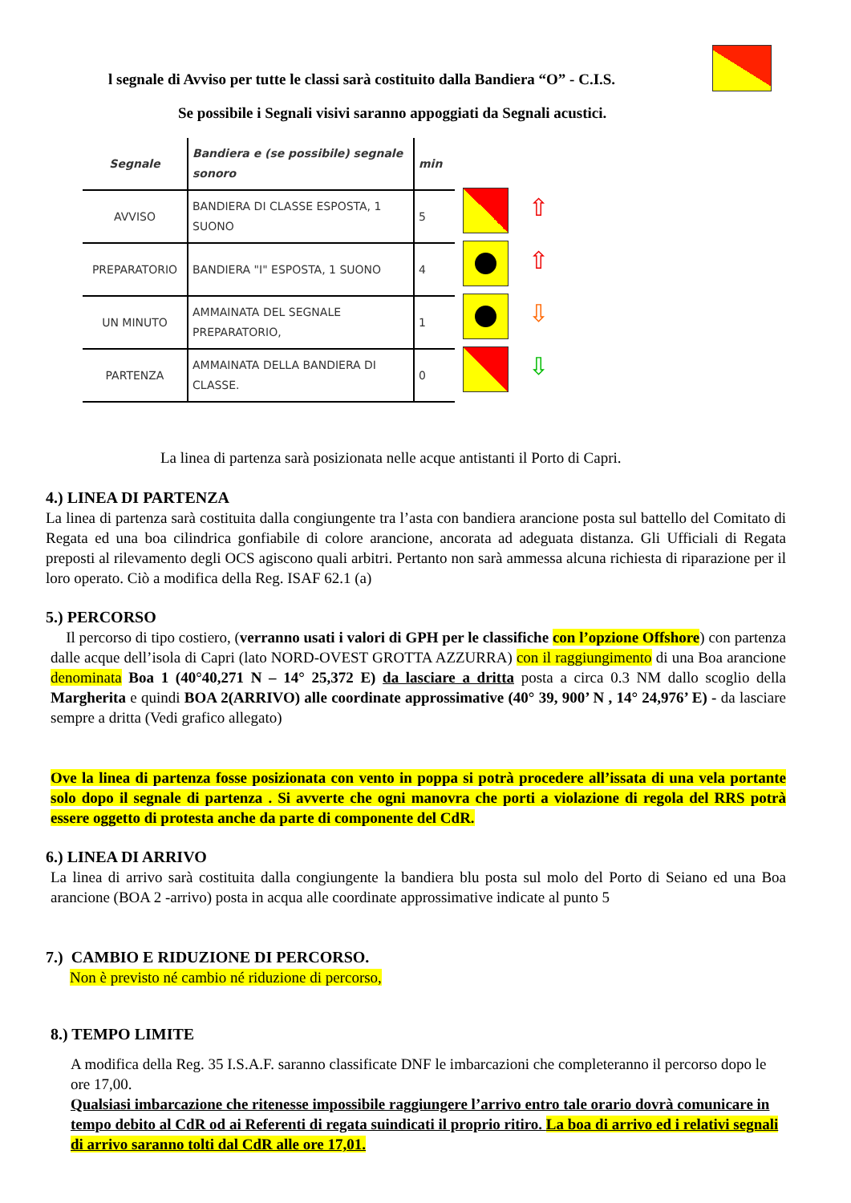l segnale di Avviso per tutte le classi sarà costituito dalla Bandiera “O” - C.I.S.
Se possibile i Segnali visivi saranno appoggiati da Segnali acustici.
| Segnale | Bandiera e (se possibile) segnale sonoro | min |
| --- | --- | --- |
| AVVISO | BANDIERA DI CLASSE ESPOSTA, 1 SUONO | 5 |
| PREPARATORIO | BANDIERA "I" ESPOSTA, 1 SUONO | 4 |
| UN MINUTO | AMMAINATA DEL SEGNALE PREPARATORIO, | 1 |
| PARTENZA | AMMAINATA DELLA BANDIERA DI CLASSE. | 0 |
⇧
⇧
⇩
⇩
La linea di partenza sarà posizionata nelle acque antistanti il Porto di Capri.
4.) LINEA DI PARTENZA
La linea di partenza sarà costituita dalla congiungente tra l’asta con bandiera arancione posta sul battello del Comitato di Regata ed una boa cilindrica gonfiabile di colore arancione, ancorata ad adeguata distanza. Gli Ufficiali di Regata preposti al rilevamento degli OCS agiscono quali arbitri. Pertanto non sarà ammessa alcuna richiesta di riparazione per il loro operato. Ciò a modifica della Reg. ISAF 62.1 (a)
5.) PERCORSO
Il percorso di tipo costiero, (verranno usati i valori di GPH per le classifiche con l’opzione Offshore) con partenza dalle acque dell’isola di Capri (lato NORD-OVEST GROTTA AZZURRA) con il raggiungimento di una Boa arancione denominata Boa 1 (40°40,271 N – 14° 25,372 E) da lasciare a dritta posta a circa 0.3 NM dallo scoglio della Margherita e quindi BOA 2(ARRIVO) alle coordinate approssimative (40° 39, 900’ N , 14° 24,976’ E) - da lasciare sempre a dritta (Vedi grafico allegato)
Ove la linea di partenza fosse posizionata con vento in poppa si potrà procedere all’issata di una vela portante solo dopo il segnale di partenza . Si avverte che ogni manovra che porti a violazione di regola del RRS potrà essere oggetto di protesta anche da parte di componente del CdR.
6.) LINEA DI ARRIVO
La linea di arrivo sarà costituita dalla congiungente la bandiera blu posta sul molo del Porto di Seiano ed una Boa arancione (BOA 2 -arrivo) posta in acqua alle coordinate approssimative indicate al punto 5
7.) CAMBIO E RIDUZIONE DI PERCORSO.
Non è previsto né cambio né riduzione di percorso,
8.) TEMPO LIMITE
A modifica della Reg. 35 I.S.A.F. saranno classificate DNF le imbarcazioni che completeranno il percorso dopo le ore 17,00.
Qualsiasi imbarcazione che ritenesse impossibile raggiungere l’arrivo entro tale orario dovrà comunicare in tempo debito al CdR od ai Referenti di regata suindicati il proprio ritiro. La boa di arrivo ed i relativi segnali di arrivo saranno tolti dal CdR alle ore 17,01.